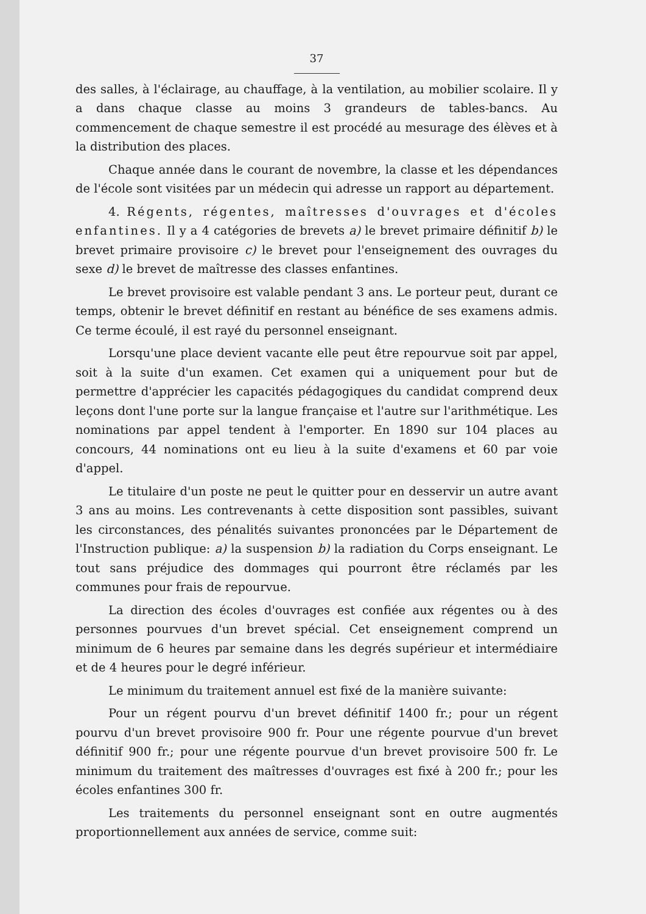37
des salles, à l'éclairage, au chauffage, à la ventilation, au mobilier scolaire. Il y a dans chaque classe au moins 3 grandeurs de tables-bancs. Au commencement de chaque semestre il est procédé au mesurage des élèves et à la distribution des places.
Chaque année dans le courant de novembre, la classe et les dépendances de l'école sont visitées par un médecin qui adresse un rapport au département.
4. Régents, régentes, maîtresses d'ouvrages et d'écoles enfantines. Il y a 4 catégories de brevets a) le brevet primaire définitif b) le brevet primaire provisoire c) le brevet pour l'enseignement des ouvrages du sexe d) le brevet de maîtresse des classes enfantines.
Le brevet provisoire est valable pendant 3 ans. Le porteur peut, durant ce temps, obtenir le brevet définitif en restant au bénéfice de ses examens admis. Ce terme écoulé, il est rayé du personnel enseignant.
Lorsqu'une place devient vacante elle peut être repourvue soit par appel, soit à la suite d'un examen. Cet examen qui a uniquement pour but de permettre d'apprécier les capacités pédagogiques du candidat comprend deux leçons dont l'une porte sur la langue française et l'autre sur l'arithmétique. Les nominations par appel tendent à l'emporter. En 1890 sur 104 places au concours, 44 nominations ont eu lieu à la suite d'examens et 60 par voie d'appel.
Le titulaire d'un poste ne peut le quitter pour en desservir un autre avant 3 ans au moins. Les contrevenants à cette disposition sont passibles, suivant les circonstances, des pénalités suivantes prononcées par le Département de l'Instruction publique: a) la suspension b) la radiation du Corps enseignant. Le tout sans préjudice des dommages qui pourront être réclamés par les communes pour frais de repourvue.
La direction des écoles d'ouvrages est confiée aux régentes ou à des personnes pourvues d'un brevet spécial. Cet enseignement comprend un minimum de 6 heures par semaine dans les degrés supérieur et intermédiaire et de 4 heures pour le degré inférieur.
Le minimum du traitement annuel est fixé de la manière suivante:
Pour un régent pourvu d'un brevet définitif 1400 fr.; pour un régent pourvu d'un brevet provisoire 900 fr. Pour une régente pourvue d'un brevet définitif 900 fr.; pour une régente pourvue d'un brevet provisoire 500 fr. Le minimum du traitement des maîtresses d'ouvrages est fixé à 200 fr.; pour les écoles enfantines 300 fr.
Les traitements du personnel enseignant sont en outre augmentés proportionnellement aux années de service, comme suit: